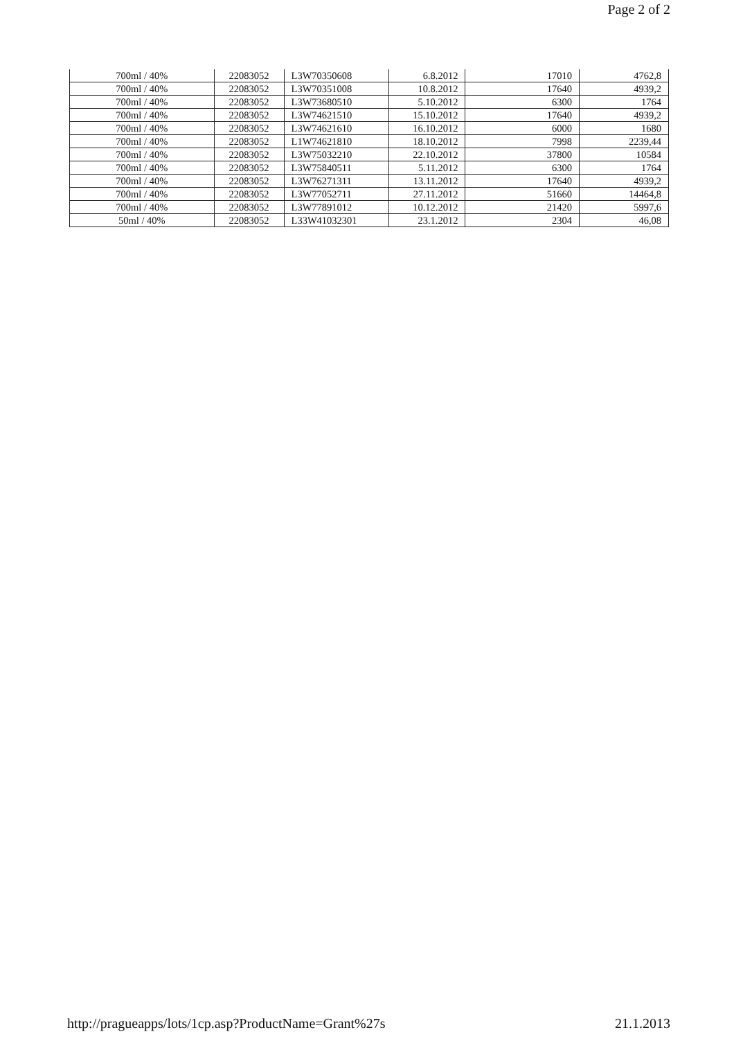Page 2 of 2
| 700ml / 40% | 22083052 | L3W70350608 | 6.8.2012 | 17010 | 4762,8 |
| 700ml / 40% | 22083052 | L3W70351008 | 10.8.2012 | 17640 | 4939,2 |
| 700ml / 40% | 22083052 | L3W73680510 | 5.10.2012 | 6300 | 1764 |
| 700ml / 40% | 22083052 | L3W74621510 | 15.10.2012 | 17640 | 4939,2 |
| 700ml / 40% | 22083052 | L3W74621610 | 16.10.2012 | 6000 | 1680 |
| 700ml / 40% | 22083052 | L1W74621810 | 18.10.2012 | 7998 | 2239,44 |
| 700ml / 40% | 22083052 | L3W75032210 | 22.10.2012 | 37800 | 10584 |
| 700ml / 40% | 22083052 | L3W75840511 | 5.11.2012 | 6300 | 1764 |
| 700ml / 40% | 22083052 | L3W76271311 | 13.11.2012 | 17640 | 4939,2 |
| 700ml / 40% | 22083052 | L3W77052711 | 27.11.2012 | 51660 | 14464,8 |
| 700ml / 40% | 22083052 | L3W77891012 | 10.12.2012 | 21420 | 5997,6 |
| 50ml / 40% | 22083052 | L33W41032301 | 23.1.2012 | 2304 | 46,08 |
http://pragueapps/lots/1cp.asp?ProductName=Grant%27s 21.1.2013